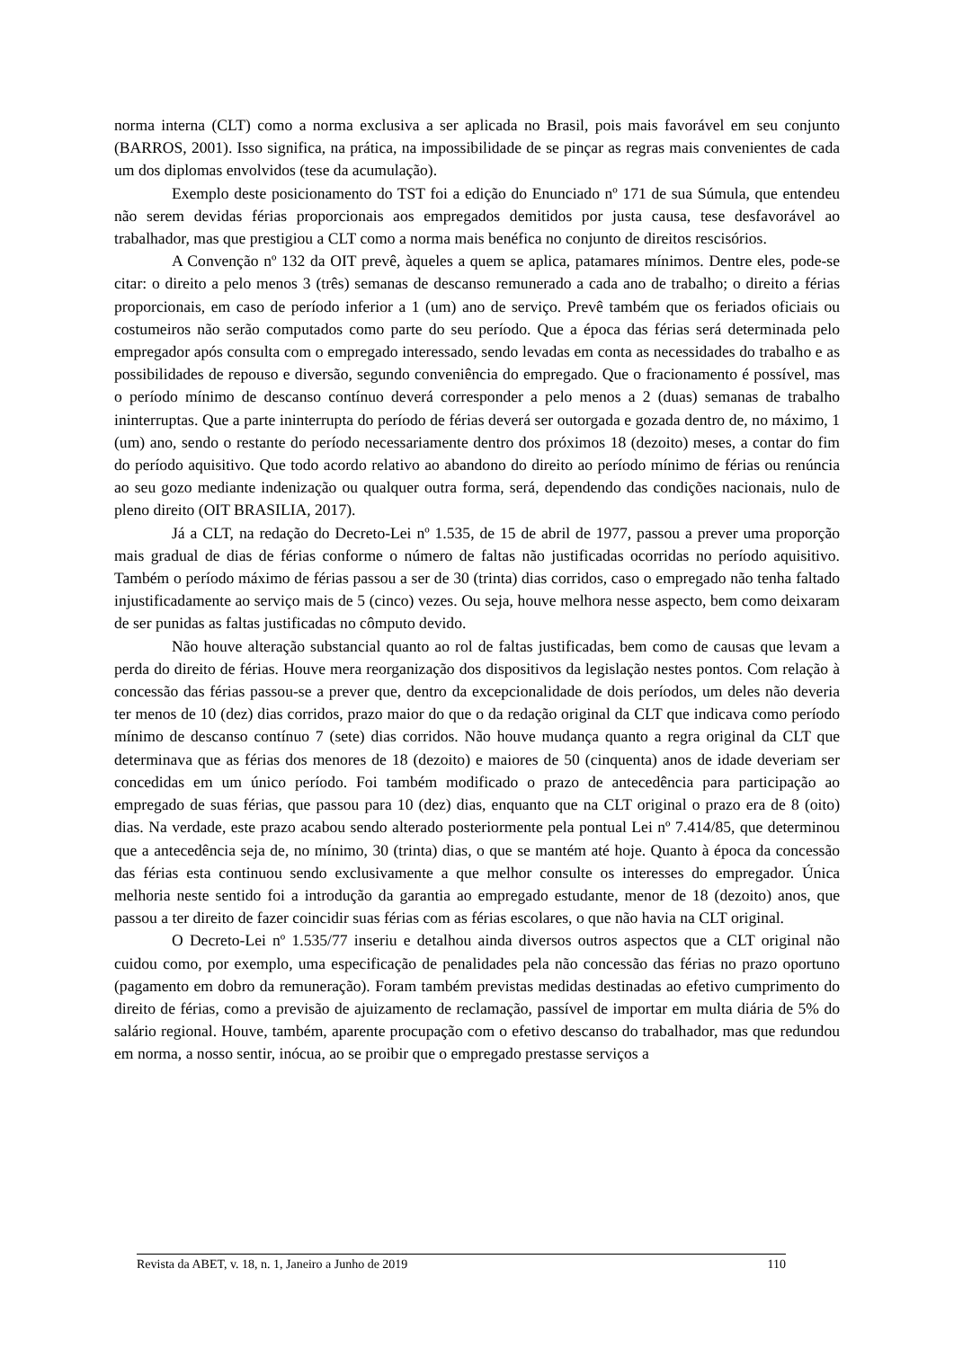norma interna (CLT) como a norma exclusiva a ser aplicada no Brasil, pois mais favorável em seu conjunto (BARROS, 2001). Isso significa, na prática, na impossibilidade de se pinçar as regras mais convenientes de cada um dos diplomas envolvidos (tese da acumulação).
Exemplo deste posicionamento do TST foi a edição do Enunciado nº 171 de sua Súmula, que entendeu não serem devidas férias proporcionais aos empregados demitidos por justa causa, tese desfavorável ao trabalhador, mas que prestigiou a CLT como a norma mais benéfica no conjunto de direitos rescisórios.
A Convenção nº 132 da OIT prevê, àqueles a quem se aplica, patamares mínimos. Dentre eles, pode-se citar: o direito a pelo menos 3 (três) semanas de descanso remunerado a cada ano de trabalho; o direito a férias proporcionais, em caso de período inferior a 1 (um) ano de serviço. Prevê também que os feriados oficiais ou costumeiros não serão computados como parte do seu período. Que a época das férias será determinada pelo empregador após consulta com o empregado interessado, sendo levadas em conta as necessidades do trabalho e as possibilidades de repouso e diversão, segundo conveniência do empregado. Que o fracionamento é possível, mas o período mínimo de descanso contínuo deverá corresponder a pelo menos a 2 (duas) semanas de trabalho ininterruptas. Que a parte ininterrupta do período de férias deverá ser outorgada e gozada dentro de, no máximo, 1 (um) ano, sendo o restante do período necessariamente dentro dos próximos 18 (dezoito) meses, a contar do fim do período aquisitivo. Que todo acordo relativo ao abandono do direito ao período mínimo de férias ou renúncia ao seu gozo mediante indenização ou qualquer outra forma, será, dependendo das condições nacionais, nulo de pleno direito (OIT BRASILIA, 2017).
Já a CLT, na redação do Decreto-Lei nº 1.535, de 15 de abril de 1977, passou a prever uma proporção mais gradual de dias de férias conforme o número de faltas não justificadas ocorridas no período aquisitivo. Também o período máximo de férias passou a ser de 30 (trinta) dias corridos, caso o empregado não tenha faltado injustificadamente ao serviço mais de 5 (cinco) vezes. Ou seja, houve melhora nesse aspecto, bem como deixaram de ser punidas as faltas justificadas no cômputo devido.
Não houve alteração substancial quanto ao rol de faltas justificadas, bem como de causas que levam a perda do direito de férias. Houve mera reorganização dos dispositivos da legislação nestes pontos. Com relação à concessão das férias passou-se a prever que, dentro da excepcionalidade de dois períodos, um deles não deveria ter menos de 10 (dez) dias corridos, prazo maior do que o da redação original da CLT que indicava como período mínimo de descanso contínuo 7 (sete) dias corridos. Não houve mudança quanto a regra original da CLT que determinava que as férias dos menores de 18 (dezoito) e maiores de 50 (cinquenta) anos de idade deveriam ser concedidas em um único período. Foi também modificado o prazo de antecedência para participação ao empregado de suas férias, que passou para 10 (dez) dias, enquanto que na CLT original o prazo era de 8 (oito) dias. Na verdade, este prazo acabou sendo alterado posteriormente pela pontual Lei nº 7.414/85, que determinou que a antecedência seja de, no mínimo, 30 (trinta) dias, o que se mantém até hoje. Quanto à época da concessão das férias esta continuou sendo exclusivamente a que melhor consulte os interesses do empregador. Única melhoria neste sentido foi a introdução da garantia ao empregado estudante, menor de 18 (dezoito) anos, que passou a ter direito de fazer coincidir suas férias com as férias escolares, o que não havia na CLT original.
O Decreto-Lei nº 1.535/77 inseriu e detalhou ainda diversos outros aspectos que a CLT original não cuidou como, por exemplo, uma especificação de penalidades pela não concessão das férias no prazo oportuno (pagamento em dobro da remuneração). Foram também previstas medidas destinadas ao efetivo cumprimento do direito de férias, como a previsão de ajuizamento de reclamação, passível de importar em multa diária de 5% do salário regional. Houve, também, aparente procupação com o efetivo descanso do trabalhador, mas que redundou em norma, a nosso sentir, inócua, ao se proibir que o empregado prestasse serviços a
Revista da ABET, v. 18, n. 1, Janeiro a Junho de 2019 110